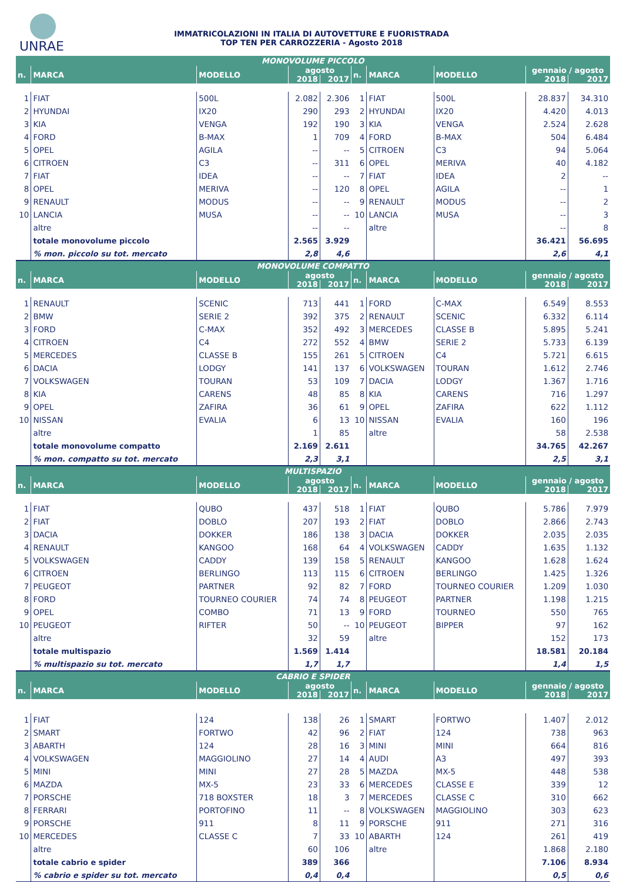UNRAE
IMMATRICOLAZIONI IN ITALIA DI AUTOVETTURE E FUORISTRADA
TOP TEN PER CARROZZERIA - Agosto 2018
| MONOVOLUME PICCOLO | | | | | | | | | |
| --- | --- | --- | --- | --- | --- | --- | --- | --- | --- |
| n. | MARCA | MODELLO | agosto | | n. | MARCA | MODELLO | gennaio / agosto | |
| | | | 2018 | 2017 | | | | 2018 | 2017 |
| 1 | FIAT | 500L | 2.082 | 2.306 | 1 | FIAT | 500L | 28.837 | 34.310 |
| 2 | HYUNDAI | IX20 | 290 | 293 | 2 | HYUNDAI | IX20 | 4.420 | 4.013 |
| 3 | KIA | VENGA | 192 | 190 | 3 | KIA | VENGA | 2.524 | 2.628 |
| 4 | FORD | B-MAX | 1 | 709 | 4 | FORD | B-MAX | 504 | 6.484 |
| 5 | OPEL | AGILA | -- | -- | 5 | CITROEN | C3 | 94 | 5.064 |
| 6 | CITROEN | C3 | -- | 311 | 6 | OPEL | MERIVA | 40 | 4.182 |
| 7 | FIAT | IDEA | -- | -- | 7 | FIAT | IDEA | 2 | -- |
| 8 | OPEL | MERIVA | -- | 120 | 8 | OPEL | AGILA | -- | 1 |
| 9 | RENAULT | MODUS | -- | -- | 9 | RENAULT | MODUS | -- | 2 |
| 10 | LANCIA | MUSA | -- | -- | 10 | LANCIA | MUSA | -- | 3 |
| | altre | | -- | -- | | altre | | -- | 8 |
| | totale monovolume piccolo | | 2.565 | 3.929 | | | | 36.421 | 56.695 |
| | % mon. piccolo su tot. mercato | | 2,8 | 4,6 | | | | 2,6 | 4,1 |
| MONOVOLUME COMPATTO | | | | | | | | | |
| n. | MARCA | MODELLO | agosto | | n. | MARCA | MODELLO | gennaio / agosto | |
| | | | 2018 | 2017 | | | | 2018 | 2017 |
| 1 | RENAULT | SCENIC | 713 | 441 | 1 | FORD | C-MAX | 6.549 | 8.553 |
| 2 | BMW | SERIE 2 | 392 | 375 | 2 | RENAULT | SCENIC | 6.332 | 6.114 |
| 3 | FORD | C-MAX | 352 | 492 | 3 | MERCEDES | CLASSE B | 5.895 | 5.241 |
| 4 | CITROEN | C4 | 272 | 552 | 4 | BMW | SERIE 2 | 5.733 | 6.139 |
| 5 | MERCEDES | CLASSE B | 155 | 261 | 5 | CITROEN | C4 | 5.721 | 6.615 |
| 6 | DACIA | LODGY | 141 | 137 | 6 | VOLKSWAGEN | TOURAN | 1.612 | 2.746 |
| 7 | VOLKSWAGEN | TOURAN | 53 | 109 | 7 | DACIA | LODGY | 1.367 | 1.716 |
| 8 | KIA | CARENS | 48 | 85 | 8 | KIA | CARENS | 716 | 1.297 |
| 9 | OPEL | ZAFIRA | 36 | 61 | 9 | OPEL | ZAFIRA | 622 | 1.112 |
| 10 | NISSAN | EVALIA | 6 | 13 | 10 | NISSAN | EVALIA | 160 | 196 |
| | altre | | 1 | 85 | | altre | | 58 | 2.538 |
| | totale monovolume compatto | | 2.169 | 2.611 | | | | 34.765 | 42.267 |
| | % mon. compatto su tot. mercato | | 2,3 | 3,1 | | | | 2,5 | 3,1 |
| MULTISPAZIO | | | | | | | | | |
| n. | MARCA | MODELLO | agosto | | n. | MARCA | MODELLO | gennaio / agosto | |
| | | | 2018 | 2017 | | | | 2018 | 2017 |
| 1 | FIAT | QUBO | 437 | 518 | 1 | FIAT | QUBO | 5.786 | 7.979 |
| 2 | FIAT | DOBLO | 207 | 193 | 2 | FIAT | DOBLO | 2.866 | 2.743 |
| 3 | DACIA | DOKKER | 186 | 138 | 3 | DACIA | DOKKER | 2.035 | 2.035 |
| 4 | RENAULT | KANGOO | 168 | 64 | 4 | VOLKSWAGEN | CADDY | 1.635 | 1.132 |
| 5 | VOLKSWAGEN | CADDY | 139 | 158 | 5 | RENAULT | KANGOO | 1.628 | 1.624 |
| 6 | CITROEN | BERLINGO | 113 | 115 | 6 | CITROEN | BERLINGO | 1.425 | 1.326 |
| 7 | PEUGEOT | PARTNER | 92 | 82 | 7 | FORD | TOURNEO COURIER | 1.209 | 1.030 |
| 8 | FORD | TOURNEO COURIER | 74 | 74 | 8 | PEUGEOT | PARTNER | 1.198 | 1.215 |
| 9 | OPEL | COMBO | 71 | 13 | 9 | FORD | TOURNEO | 550 | 765 |
| 10 | PEUGEOT | RIFTER | 50 | -- | 10 | PEUGEOT | BIPPER | 97 | 162 |
| | altre | | 32 | 59 | | altre | | 152 | 173 |
| | totale multispazio | | 1.569 | 1.414 | | | | 18.581 | 20.184 |
| | % multispazio su tot. mercato | | 1,7 | 1,7 | | | | 1,4 | 1,5 |
| CABRIO E SPIDER | | | | | | | | | |
| n. | MARCA | MODELLO | agosto | | n. | MARCA | MODELLO | gennaio / agosto | |
| | | | 2018 | 2017 | | | | 2018 | 2017 |
| 1 | FIAT | 124 | 138 | 26 | 1 | SMART | FORTWO | 1.407 | 2.012 |
| 2 | SMART | FORTWO | 42 | 96 | 2 | FIAT | 124 | 738 | 963 |
| 3 | ABARTH | 124 | 28 | 16 | 3 | MINI | MINI | 664 | 816 |
| 4 | VOLKSWAGEN | MAGGIOLINO | 27 | 14 | 4 | AUDI | A3 | 497 | 393 |
| 5 | MINI | MINI | 27 | 28 | 5 | MAZDA | MX-5 | 448 | 538 |
| 6 | MAZDA | MX-5 | 23 | 33 | 6 | MERCEDES | CLASSE E | 339 | 12 |
| 7 | PORSCHE | 718 BOXSTER | 18 | 3 | 7 | MERCEDES | CLASSE C | 310 | 662 |
| 8 | FERRARI | PORTOFINO | 11 | -- | 8 | VOLKSWAGEN | MAGGIOLINO | 303 | 623 |
| 9 | PORSCHE | 911 | 8 | 11 | 9 | PORSCHE | 911 | 271 | 316 |
| 10 | MERCEDES | CLASSE C | 7 | 33 | 10 | ABARTH | 124 | 261 | 419 |
| | altre | | 60 | 106 | | altre | | 1.868 | 2.180 |
| | totale cabrio e spider | | 389 | 366 | | | | 7.106 | 8.934 |
| | % cabrio e spider su tot. mercato | | 0,4 | 0,4 | | | | 0,5 | 0,6 |